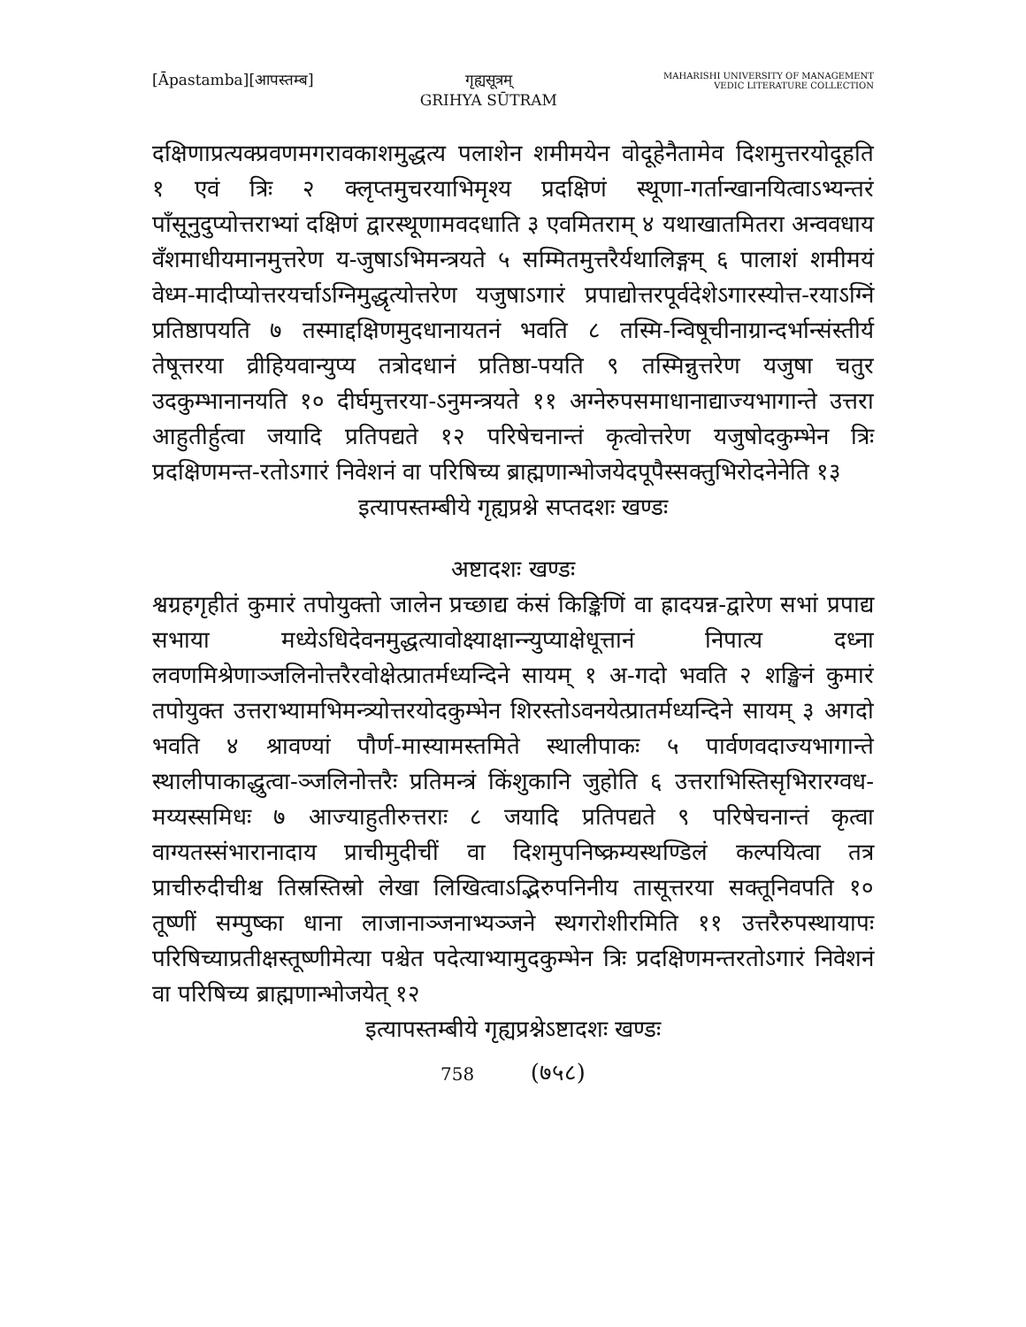[Āpastamba][आपस्तम्ब] गृह्यसूत्रम्
GRIHYA SŪTRAM
MAHARISHI UNIVERSITY OF MANAGEMENT
VEDIC LITERATURE COLLECTION
दक्षिणाप्रत्यक्प्रवणमगरावकाशमुद्धत्य पलाशेन शमीमयेन वोदूहेनैतामेव दिशमुत्तरयोदूहति १ एवं त्रिः २ क्लृप्तमुचरयाभिमृश्य प्रदक्षिणं स्थूणा-गर्तान्खानयित्वाऽभ्यन्तरं पाँसूनुदुप्योत्तराभ्यां दक्षिणं द्वारस्थूणामवदधाति ३ एवमितराम् ४ यथाखातमितरा अन्ववधाय वँशमाधीयमानमुत्तरेण य-जुषाऽभिमन्त्रयते ५ सम्मितमुत्तरैर्यथालिङ्गम् ६ पालाशं शमीमयं वेध्म-मादीप्योत्तरयर्चाऽग्निमुद्धृत्योत्तरेण यजुषाऽगारं प्रपाद्योत्तरपूर्वदेशेऽगारस्योत्त-रयाऽग्निं प्रतिष्ठापयति ७ तस्माद्दक्षिणमुदधानायतनं भवति ८ तस्मि-न्विषूचीनाग्रान्दर्भान्संस्तीर्य तेषूत्तरया व्रीहियवान्युप्य तत्रोदधानं प्रतिष्ठा-पयति ९ तस्मिन्नुत्तरेण यजुषा चतुर उदकुम्भानानयति १० दीर्घमुत्तरया-ऽनुमन्त्रयते ११ अग्नेरुपसमाधानाद्याज्यभागान्ते उत्तरा आहुतीर्हुत्वा जयादि प्रतिपद्यते १२ परिषेचनान्तं कृत्वोत्तरेण यजुषोदकुम्भेन त्रिः प्रदक्षिणमन्त-रतोऽगारं निवेशनं वा परिषिच्य ब्राह्मणान्भोजयेदपूपैस्सक्तुभिरोदनेनेति १३
इत्यापस्तम्बीये गृह्यप्रश्ने सप्तदशः खण्डः
अष्टादशः खण्डः
श्वग्रहगृहीतं कुमारं तपोयुक्तो जालेन प्रच्छाद्य कंसं किङ्किणिं वा ह्रादयन्न-द्वारेण सभां प्रपाद्य सभाया मध्येऽधिदेवनमुद्धत्यावोक्ष्याक्षान्न्युप्याक्षेधूत्तानं निपात्य दध्ना लवणमिश्रेणाञ्जलिनोत्तरैरवोक्षेत्प्रातर्मध्यन्दिने सायम् १ अ-गदो भवति २ शङ्खिनं कुमारं तपोयुक्त उत्तराभ्यामभिमन्त्र्योत्तरयोदकुम्भेन शिरस्तोऽवनयेत्प्रातर्मध्यन्दिने सायम् ३ अगदो भवति ४ श्रावण्यां पौर्ण-मास्यामस्तमिते स्थालीपाकः ५ पार्वणवदाज्यभागान्ते स्थालीपाकाद्धुत्वा-ञ्जलिनोत्तरैः प्रतिमन्त्रं किंशुकानि जुहोति ६ उत्तराभिस्तिसृभिरारग्वध-मय्यस्समिधः ७ आज्याहुतीरुत्तराः ८ जयादि प्रतिपद्यते ९ परिषेचनान्तं कृत्वा वाग्यतस्संभारानादाय प्राचीमुदीचीं वा दिशमुपनिष्क्रम्यस्थण्डिलं कल्पयित्वा तत्र प्राचीरुदीचीश्च तिस्रस्तिस्रो लेखा लिखित्वाऽद्भिरुपनिनीय तासूत्तरया सक्तूनिवपति १० तूष्णीं सम्पुष्का धाना लाजानाञ्जनाभ्यञ्जने स्थगरोशीरमिति ११ उत्तरैरुपस्थायापः परिषिच्याप्रतीक्षस्तूष्णीमेत्या पश्चेत पदेत्याभ्यामुदकुम्भेन त्रिः प्रदक्षिणमन्तरतोऽगारं निवेशनं वा परिषिच्य ब्राह्मणान्भोजयेत् १२
इत्यापस्तम्बीये गृह्यप्रश्नेऽष्टादशः खण्डः
758 (७५८)